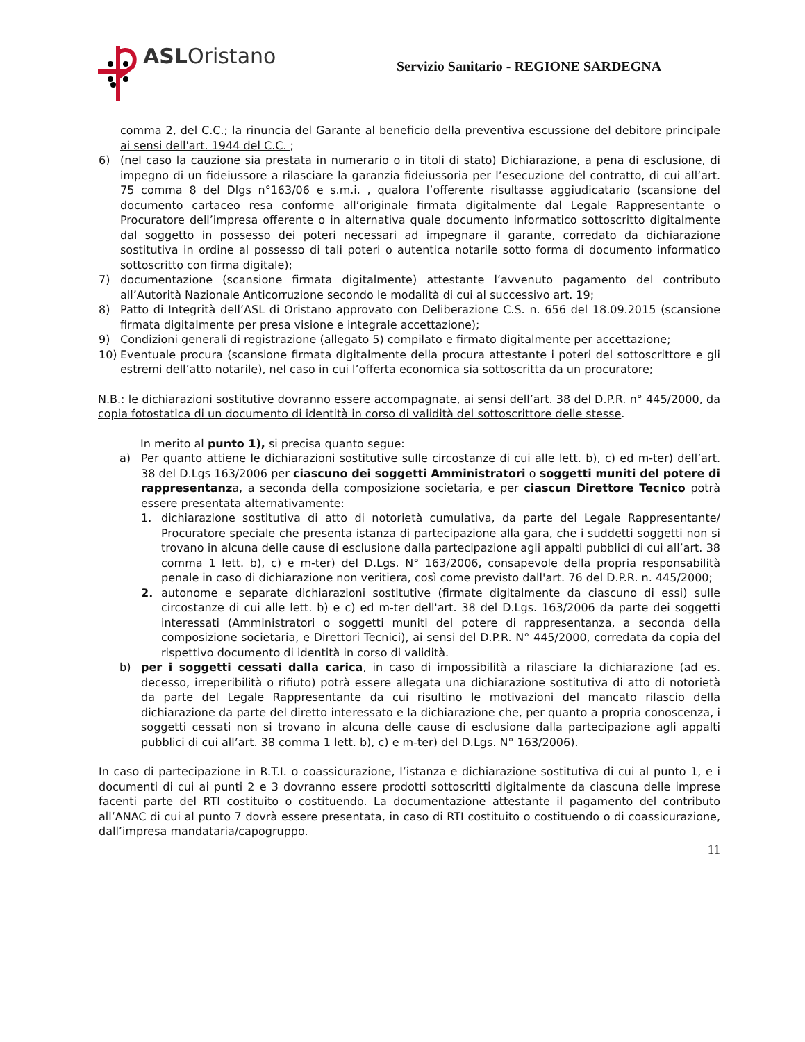ASLOristano
Servizio Sanitario - REGIONE SARDEGNA
comma 2, del C.C.; la rinuncia del Garante al beneficio della preventiva escussione del debitore principale ai sensi dell'art. 1944 del C.C. ;
6) (nel caso la cauzione sia prestata in numerario o in titoli di stato) Dichiarazione, a pena di esclusione, di impegno di un fideiussore a rilasciare la garanzia fideiussoria per l’esecuzione del contratto, di cui all’art. 75 comma 8 del Dlgs n°163/06 e s.m.i. , qualora l’offerente risultasse aggiudicatario (scansione del documento cartaceo resa conforme all’originale firmata digitalmente dal Legale Rappresentante o Procuratore dell’impresa offerente o in alternativa quale documento informatico sottoscritto digitalmente dal soggetto in possesso dei poteri necessari ad impegnare il garante, corredato da dichiarazione sostitutiva in ordine al possesso di tali poteri o autentica notarile sotto forma di documento informatico sottoscritto con firma digitale);
7) documentazione (scansione firmata digitalmente) attestante l’avvenuto pagamento del contributo all’Autorità Nazionale Anticorruzione secondo le modalità di cui al successivo art. 19;
8) Patto di Integrità dell’ASL di Oristano approvato con Deliberazione C.S. n. 656 del 18.09.2015 (scansione firmata digitalmente per presa visione e integrale accettazione);
9) Condizioni generali di registrazione (allegato 5) compilato e firmato digitalmente per accettazione;
10) Eventuale procura (scansione firmata digitalmente della procura attestante i poteri del sottoscrittore e gli estremi dell’atto notarile), nel caso in cui l’offerta economica sia sottoscritta da un procuratore;
N.B.: le dichiarazioni sostitutive dovranno essere accompagnate, ai sensi dell’art. 38 del D.P.R. n° 445/2000, da copia fotostatica di un documento di identità in corso di validità del sottoscrittore delle stesse.
In merito al punto 1), si precisa quanto segue:
a) Per quanto attiene le dichiarazioni sostitutive sulle circostanze di cui alle lett. b), c) ed m-ter) dell’art. 38 del D.Lgs 163/2006 per ciascuno dei soggetti Amministratori o soggetti muniti del potere di rappresentanza, a seconda della composizione societaria, e per ciascun Direttore Tecnico potrà essere presentata alternativamente:
1. dichiarazione sostitutiva di atto di notorietà cumulativa, da parte del Legale Rappresentante/ Procuratore speciale che presenta istanza di partecipazione alla gara, che i suddetti soggetti non si trovano in alcuna delle cause di esclusione dalla partecipazione agli appalti pubblici di cui all’art. 38 comma 1 lett. b), c) e m-ter) del D.Lgs. N° 163/2006, consapevole della propria responsabilità penale in caso di dichiarazione non veritiera, così come previsto dall'art. 76 del D.P.R. n. 445/2000;
2. autonome e separate dichiarazioni sostitutive (firmate digitalmente da ciascuno di essi) sulle circostanze di cui alle lett. b) e c) ed m-ter dell'art. 38 del D.Lgs. 163/2006 da parte dei soggetti interessati (Amministratori o soggetti muniti del potere di rappresentanza, a seconda della composizione societaria, e Direttori Tecnici), ai sensi del D.P.R. N° 445/2000, corredata da copia del rispettivo documento di identità in corso di validità.
b) per i soggetti cessati dalla carica, in caso di impossibilità a rilasciare la dichiarazione (ad es. decesso, irreperibilità o rifiuto) potrà essere allegata una dichiarazione sostitutiva di atto di notorietà da parte del Legale Rappresentante da cui risultino le motivazioni del mancato rilascio della dichiarazione da parte del diretto interessato e la dichiarazione che, per quanto a propria conoscenza, i soggetti cessati non si trovano in alcuna delle cause di esclusione dalla partecipazione agli appalti pubblici di cui all’art. 38 comma 1 lett. b), c) e m-ter) del D.Lgs. N° 163/2006).
In caso di partecipazione in R.T.I. o coassicurazione, l’istanza e dichiarazione sostitutiva di cui al punto 1, e i documenti di cui ai punti 2 e 3 dovranno essere prodotti sottoscritti digitalmente da ciascuna delle imprese facenti parte del RTI costituito o costituendo. La documentazione attestante il pagamento del contributo all’ANAC di cui al punto 7 dovrà essere presentata, in caso di RTI costituito o costituendo o di coassicurazione, dall’impresa mandataria/capogruppo.
11